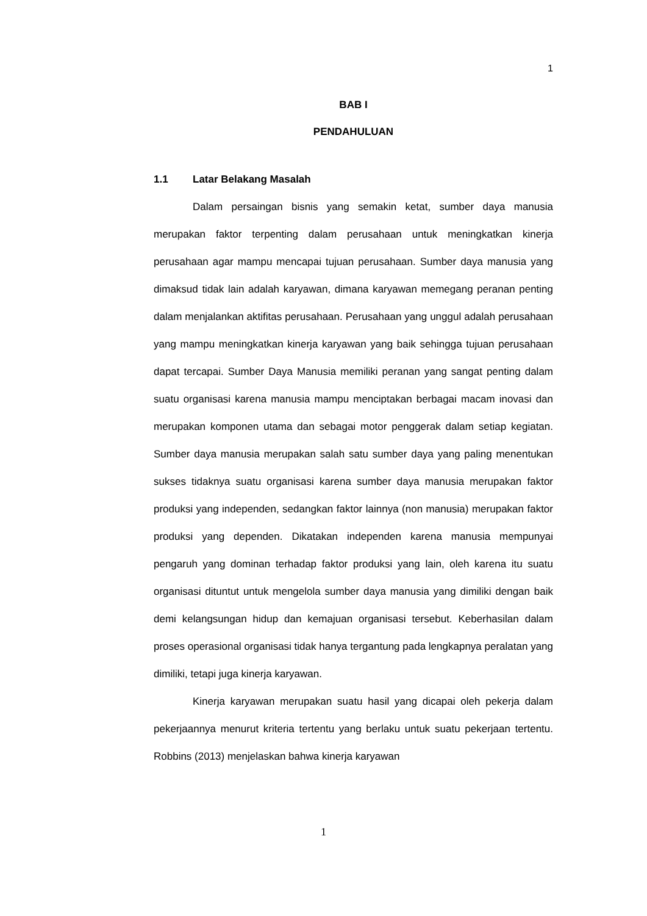1
BAB I
PENDAHULUAN
1.1 Latar Belakang Masalah
Dalam persaingan bisnis yang semakin ketat, sumber daya manusia merupakan faktor terpenting dalam perusahaan untuk meningkatkan kinerja perusahaan agar mampu mencapai tujuan perusahaan. Sumber daya manusia yang dimaksud tidak lain adalah karyawan, dimana karyawan memegang peranan penting dalam menjalankan aktifitas perusahaan. Perusahaan yang unggul adalah perusahaan yang mampu meningkatkan kinerja karyawan yang baik sehingga tujuan perusahaan dapat tercapai. Sumber Daya Manusia memiliki peranan yang sangat penting dalam suatu organisasi karena manusia mampu menciptakan berbagai macam inovasi dan merupakan komponen utama dan sebagai motor penggerak dalam setiap kegiatan. Sumber daya manusia merupakan salah satu sumber daya yang paling menentukan sukses tidaknya suatu organisasi karena sumber daya manusia merupakan faktor produksi yang independen, sedangkan faktor lainnya (non manusia) merupakan faktor produksi yang dependen. Dikatakan independen karena manusia mempunyai pengaruh yang dominan terhadap faktor produksi yang lain, oleh karena itu suatu organisasi dituntut untuk mengelola sumber daya manusia yang dimiliki dengan baik demi kelangsungan hidup dan kemajuan organisasi tersebut. Keberhasilan dalam proses operasional organisasi tidak hanya tergantung pada lengkapnya peralatan yang dimiliki, tetapi juga kinerja karyawan.
Kinerja karyawan merupakan suatu hasil yang dicapai oleh pekerja dalam pekerjaannya menurut kriteria tertentu yang berlaku untuk suatu pekerjaan tertentu. Robbins (2013) menjelaskan bahwa kinerja karyawan
1